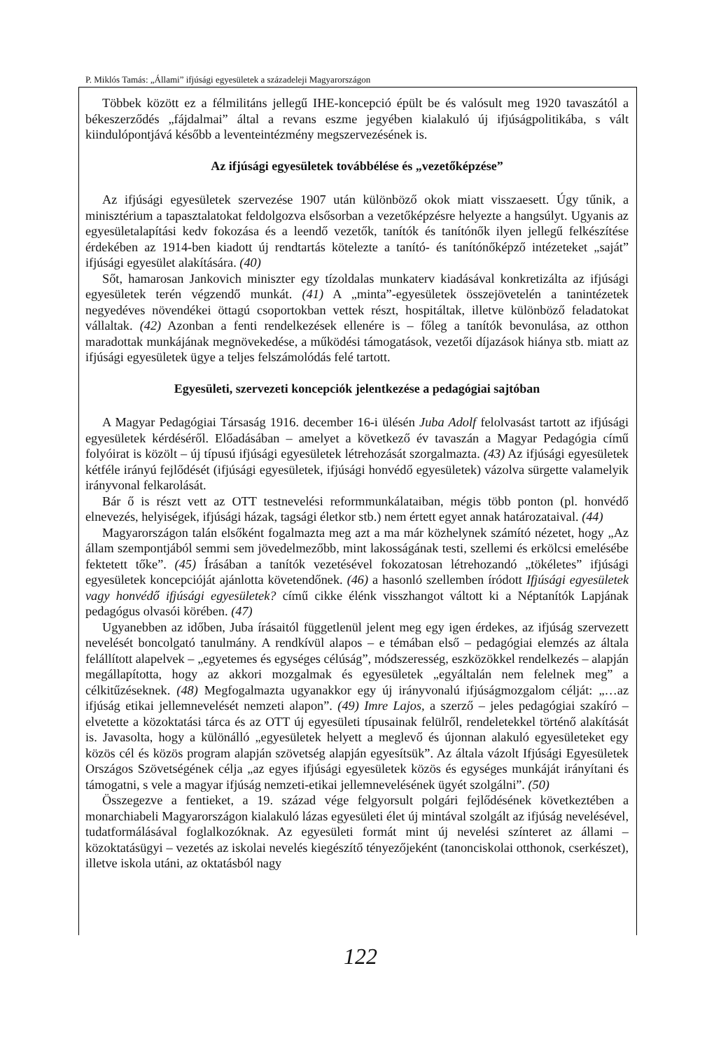P. Miklós Tamás: „Állami” ifjúsági egyesületek a századeleji Magyarországon
Többek között ez a félmilitáns jellegű IHE-koncepció épült be és valósult meg 1920 tavaszától a békeszerződés „fájdalmai” által a revans eszme jegyében kialakuló új ifjúságpolitikába, s vált kiindulópontjává később a leventeintézmény megszervezésének is.
Az ifjúsági egyesületek továbbélése és „vezetőképzése”
Az ifjúsági egyesületek szervezése 1907 után különböző okok miatt visszaesett. Úgy tűnik, a minisztérium a tapasztalatokat feldolgozva elsősorban a vezetőképzésre helyezte a hangsúlyt. Ugyanis az egyesületalapítási kedv fokozása és a leendő vezetők, tanítók és tanítónők ilyen jellegű felkészítése érdekében az 1914-ben kiadott új rendtartás kötelezte a tanító- és tanítónőképző intézeteket „saját” ifjúsági egyesület alakítására. (40)
Sőt, hamarosan Jankovich miniszter egy tízoldalas munkaterv kiadásával konkretizálta az ifjúsági egyesületek terén végzendő munkát. (41) A „minta”-egyesületek összejövetelén a tanintézetek negyedéves növendékei öttagú csoportokban vettek részt, hospitáltak, illetve különböző feladatokat vállaltak. (42) Azonban a fenti rendelkezések ellenére is – főleg a tanítók bevonulása, az otthon maradottak munkájának megnövekedése, a működési támogatások, vezetői díjazások hiánya stb. miatt az ifjúsági egyesületek ügye a teljes felszámolódás felé tartott.
Egyesületi, szervezeti koncepciók jelentkezése a pedagógiai sajtóban
A Magyar Pedagógiai Társaság 1916. december 16-i ülésén Juba Adolf felolvasást tartott az ifjúsági egyesületek kérdéséről. Előadásában – amelyet a következő év tavaszán a Magyar Pedagógia című folyóirat is közölt – új típusú ifjúsági egyesületek létrehozását szorgalmazta. (43) Az ifjúsági egyesületek kétféle irányú fejlődését (ifjúsági egyesületek, ifjúsági honvédő egyesületek) vázolva sürgette valamelyik irányvonal felkarolását.
Bár ő is részt vett az OTT testnevelési reformmunkálataiban, mégis több ponton (pl. honvédő elnevezés, helyiségek, ifjúsági házak, tagsági életkor stb.) nem értett egyet annak határozataival. (44)
Magyarországon talán elsőként fogalmazta meg azt a ma már közhelynek számító nézetet, hogy „Az állam szempontjából semmi sem jövedelmezőbb, mint lakosságának testi, szellemi és erkölcsi emelésébe fektetett tőke”. (45) Írásában a tanítók vezetésével fokozatosan létrehozandó „tökéletes” ifjúsági egyesületek koncepcióját ajánlotta követendőnek. (46) a hasonló szellemben íródott Ifjúsági egyesületek vagy honvédő ifjúsági egyesületek? című cikke élénk visszhangot váltott ki a Néptanítók Lapjának pedagógus olvasói körében. (47)
Ugyanebben az időben, Juba írásaitól függetlenül jelent meg egy igen érdekes, az ifjúság szervezett nevelését boncolgató tanulmány. A rendkívül alapos – e témában első – pedagógiai elemzés az általa felállított alapelvek – „egyetemes és egységes célúság”, módszeresség, eszközökkel rendelkezés – alapján megállapította, hogy az akkori mozgalmak és egyesületek „egyáltalán nem felelnek meg” a célkitűzéseknek. (48) Megfogalmazta ugyanakkor egy új irányvonalú ifjúságmozgalom célját: „…az ifjúság etikai jellemnevelését nemzeti alapon”. (49) Imre Lajos, a szerző – jeles pedagógiai szakíró – elvetette a közoktatási tárca és az OTT új egyesületi típusainak felülről, rendeletekkel történő alakítását is. Javasolta, hogy a különálló „egyesületek helyett a meglevő és újonnan alakuló egyesületeket egy közös cél és közös program alapján szövetség alapján egyesítsük”. Az általa vázolt Ifjúsági Egyesületek Országos Szövetségének célja „az egyes ifjúsági egyesületek közös és egységes munkáját irányítani és támogatni, s vele a magyar ifjúság nemzeti-etikai jellemnevelésének ügyét szolgálni”. (50)
Összegezve a fentieket, a 19. század vége felgyorsult polgári fejlődésének következtében a monarchiabeli Magyarországon kialakuló lázas egyesületi élet új mintával szolgált az ifjúság nevelésével, tudatformálásával foglalkozóknak. Az egyesületi formát mint új nevelési színteret az állami – közoktatásügyi – vezetés az iskolai nevelés kiegészítő tényezőjeként (tanonciskolai otthonok, cserkészet), illetve iskola utáni, az oktatásból nagy
122